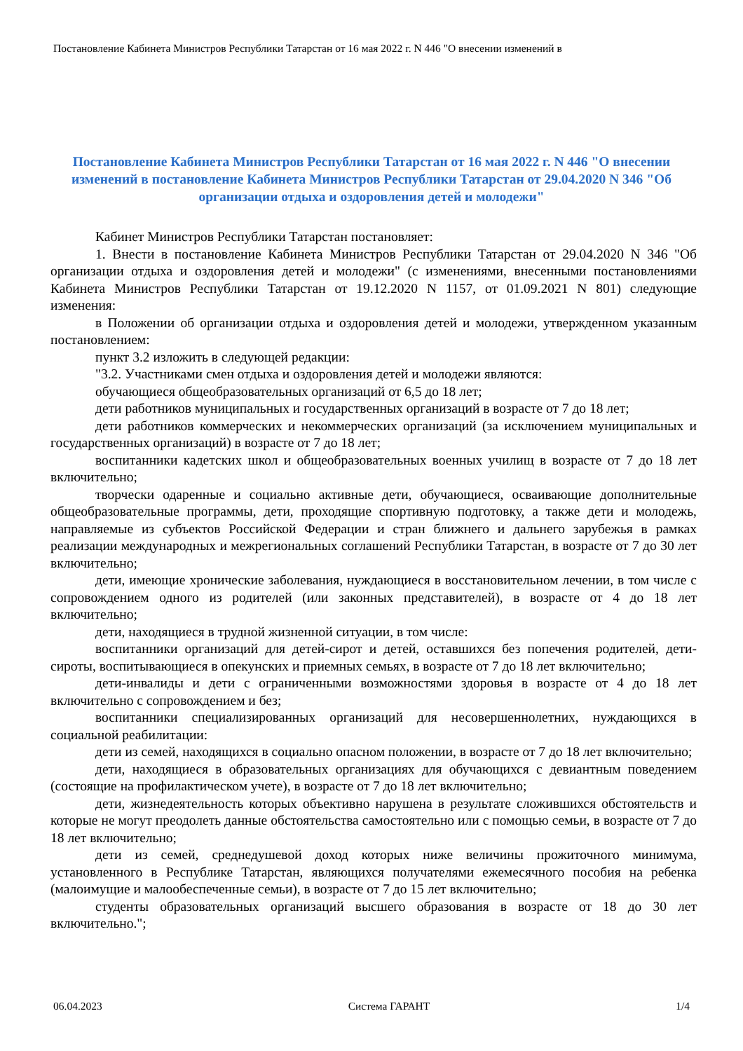Постановление Кабинета Министров Республики Татарстан от 16 мая 2022 г. N 446 "О внесении изменений в
Постановление Кабинета Министров Республики Татарстан от 16 мая 2022 г. N 446 "О внесении изменений в постановление Кабинета Министров Республики Татарстан от 29.04.2020 N 346 "Об организации отдыха и оздоровления детей и молодежи"
Кабинет Министров Республики Татарстан постановляет:
1. Внести в постановление Кабинета Министров Республики Татарстан от 29.04.2020 N 346 "Об организации отдыха и оздоровления детей и молодежи" (с изменениями, внесенными постановлениями Кабинета Министров Республики Татарстан от 19.12.2020 N 1157, от 01.09.2021 N 801) следующие изменения:
в Положении об организации отдыха и оздоровления детей и молодежи, утвержденном указанным постановлением:
пункт 3.2 изложить в следующей редакции:
"3.2. Участниками смен отдыха и оздоровления детей и молодежи являются:
обучающиеся общеобразовательных организаций от 6,5 до 18 лет;
дети работников муниципальных и государственных организаций в возрасте от 7 до 18 лет;
дети работников коммерческих и некоммерческих организаций (за исключением муниципальных и государственных организаций) в возрасте от 7 до 18 лет;
воспитанники кадетских школ и общеобразовательных военных училищ в возрасте от 7 до 18 лет включительно;
творчески одаренные и социально активные дети, обучающиеся, осваивающие дополнительные общеобразовательные программы, дети, проходящие спортивную подготовку, а также дети и молодежь, направляемые из субъектов Российской Федерации и стран ближнего и дальнего зарубежья в рамках реализации международных и межрегиональных соглашений Республики Татарстан, в возрасте от 7 до 30 лет включительно;
дети, имеющие хронические заболевания, нуждающиеся в восстановительном лечении, в том числе с сопровождением одного из родителей (или законных представителей), в возрасте от 4 до 18 лет включительно;
дети, находящиеся в трудной жизненной ситуации, в том числе:
воспитанники организаций для детей-сирот и детей, оставшихся без попечения родителей, дети-сироты, воспитывающиеся в опекунских и приемных семьях, в возрасте от 7 до 18 лет включительно;
дети-инвалиды и дети с ограниченными возможностями здоровья в возрасте от 4 до 18 лет включительно с сопровождением и без;
воспитанники специализированных организаций для несовершеннолетних, нуждающихся в социальной реабилитации:
дети из семей, находящихся в социально опасном положении, в возрасте от 7 до 18 лет включительно;
дети, находящиеся в образовательных организациях для обучающихся с девиантным поведением (состоящие на профилактическом учете), в возрасте от 7 до 18 лет включительно;
дети, жизнедеятельность которых объективно нарушена в результате сложившихся обстоятельств и которые не могут преодолеть данные обстоятельства самостоятельно или с помощью семьи, в возрасте от 7 до 18 лет включительно;
дети из семей, среднедушевой доход которых ниже величины прожиточного минимума, установленного в Республике Татарстан, являющихся получателями ежемесячного пособия на ребенка (малоимущие и малообеспеченные семьи), в возрасте от 7 до 15 лет включительно;
студенты образовательных организаций высшего образования в возрасте от 18 до 30 лет включительно.";
06.04.2023 Система ГАРАНТ 1/4